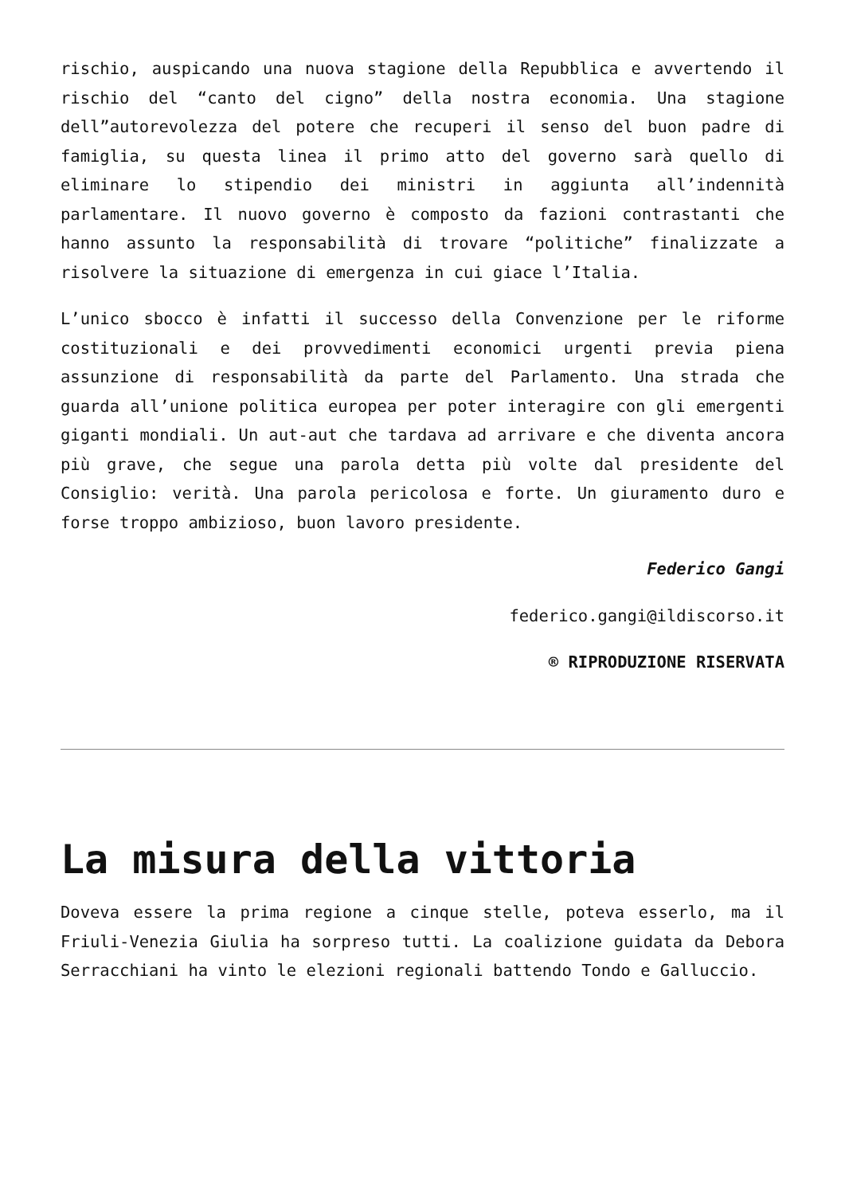rischio, auspicando una nuova stagione della Repubblica e avvertendo il rischio del “canto del cigno” della nostra economia. Una stagione dell”autorevolezza del potere che recuperi il senso del buon padre di famiglia, su questa linea il primo atto del governo sarà quello di eliminare lo stipendio dei ministri in aggiunta all’indennità parlamentare. Il nuovo governo è composto da fazioni contrastanti che hanno assunto la responsabilità di trovare “politiche” finalizzate a risolvere la situazione di emergenza in cui giace l’Italia.
L’unico sbocco è infatti il successo della Convenzione per le riforme costituzionali e dei provvedimenti economici urgenti previa piena assunzione di responsabilità da parte del Parlamento. Una strada che guarda all’unione politica europea per poter interagire con gli emergenti giganti mondiali. Un aut-aut che tardava ad arrivare e che diventa ancora più grave, che segue una parola detta più volte dal presidente del Consiglio: verità. Una parola pericolosa e forte. Un giuramento duro e forse troppo ambizioso, buon lavoro presidente.
Federico Gangi
federico.gangi@ildiscorso.it
® RIPRODUZIONE RISERVATA
La misura della vittoria
Doveva essere la prima regione a cinque stelle, poteva esserlo, ma il Friuli-Venezia Giulia ha sorpreso tutti. La coalizione guidata da Debora Serracchiani ha vinto le elezioni regionali battendo Tondo e Galluccio.